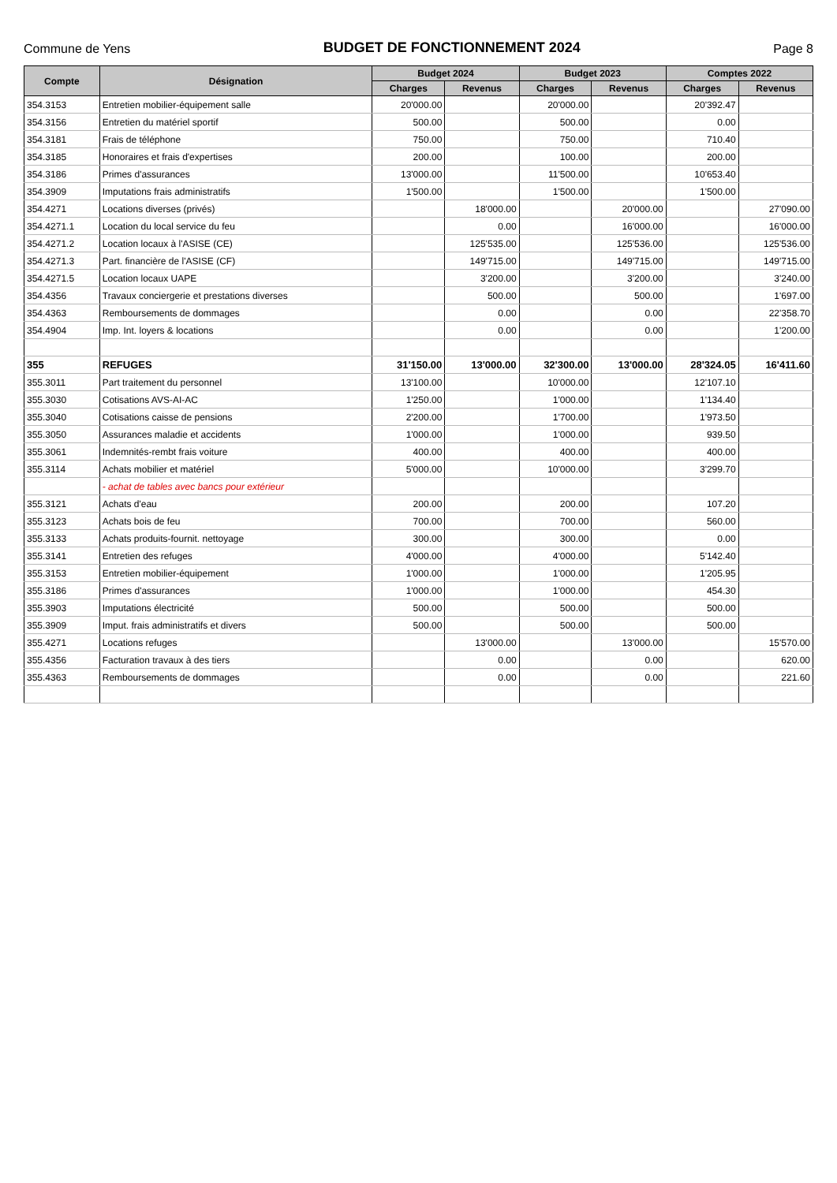Commune de Yens
BUDGET DE FONCTIONNEMENT 2024
Page 8
| Compte | Désignation | Budget 2024 | | Budget 2023 | | Comptes 2022 | |
| --- | --- | --- | --- | --- | --- | --- | --- |
| | | Charges | Revenus | Charges | Revenus | Charges | Revenus |
| 354.3153 | Entretien mobilier-équipement salle | 20'000.00 | | 20'000.00 | | 20'392.47 | |
| 354.3156 | Entretien du matériel sportif | 500.00 | | 500.00 | | 0.00 | |
| 354.3181 | Frais de téléphone | 750.00 | | 750.00 | | 710.40 | |
| 354.3185 | Honoraires et frais d'expertises | 200.00 | | 100.00 | | 200.00 | |
| 354.3186 | Primes d'assurances | 13'000.00 | | 11'500.00 | | 10'653.40 | |
| 354.3909 | Imputations frais administratifs | 1'500.00 | | 1'500.00 | | 1'500.00 | |
| 354.4271 | Locations diverses (privés) | | 18'000.00 | | 20'000.00 | | 27'090.00 |
| 354.4271.1 | Location du local service du feu | | 0.00 | | 16'000.00 | | 16'000.00 |
| 354.4271.2 | Location locaux à l'ASISE (CE) | | 125'535.00 | | 125'536.00 | | 125'536.00 |
| 354.4271.3 | Part. financière de l'ASISE (CF) | | 149'715.00 | | 149'715.00 | | 149'715.00 |
| 354.4271.5 | Location locaux UAPE | | 3'200.00 | | 3'200.00 | | 3'240.00 |
| 354.4356 | Travaux conciergerie et prestations diverses | | 500.00 | | 500.00 | | 1'697.00 |
| 354.4363 | Remboursements de dommages | | 0.00 | | 0.00 | | 22'358.70 |
| 354.4904 | Imp. Int. loyers & locations | | 0.00 | | 0.00 | | 1'200.00 |
| 355 | REFUGES | 31'150.00 | 13'000.00 | 32'300.00 | 13'000.00 | 28'324.05 | 16'411.60 |
| 355.3011 | Part traitement du personnel | 13'100.00 | | 10'000.00 | | 12'107.10 | |
| 355.3030 | Cotisations AVS-AI-AC | 1'250.00 | | 1'000.00 | | 1'134.40 | |
| 355.3040 | Cotisations caisse de pensions | 2'200.00 | | 1'700.00 | | 1'973.50 | |
| 355.3050 | Assurances maladie et accidents | 1'000.00 | | 1'000.00 | | 939.50 | |
| 355.3061 | Indemnités-rembt frais voiture | 400.00 | | 400.00 | | 400.00 | |
| 355.3114 | Achats mobilier et matériel | 5'000.00 | | 10'000.00 | | 3'299.70 | |
| | - achat de tables avec bancs pour extérieur | | | | | | |
| 355.3121 | Achats d'eau | 200.00 | | 200.00 | | 107.20 | |
| 355.3123 | Achats bois de feu | 700.00 | | 700.00 | | 560.00 | |
| 355.3133 | Achats produits-fournit. nettoyage | 300.00 | | 300.00 | | 0.00 | |
| 355.3141 | Entretien des refuges | 4'000.00 | | 4'000.00 | | 5'142.40 | |
| 355.3153 | Entretien mobilier-équipement | 1'000.00 | | 1'000.00 | | 1'205.95 | |
| 355.3186 | Primes d'assurances | 1'000.00 | | 1'000.00 | | 454.30 | |
| 355.3903 | Imputations électricité | 500.00 | | 500.00 | | 500.00 | |
| 355.3909 | Imput. frais administratifs et divers | 500.00 | | 500.00 | | 500.00 | |
| 355.4271 | Locations refuges | | 13'000.00 | | 13'000.00 | | 15'570.00 |
| 355.4356 | Facturation travaux à des tiers | | 0.00 | | 0.00 | | 620.00 |
| 355.4363 | Remboursements de dommages | | 0.00 | | 0.00 | | 221.60 |